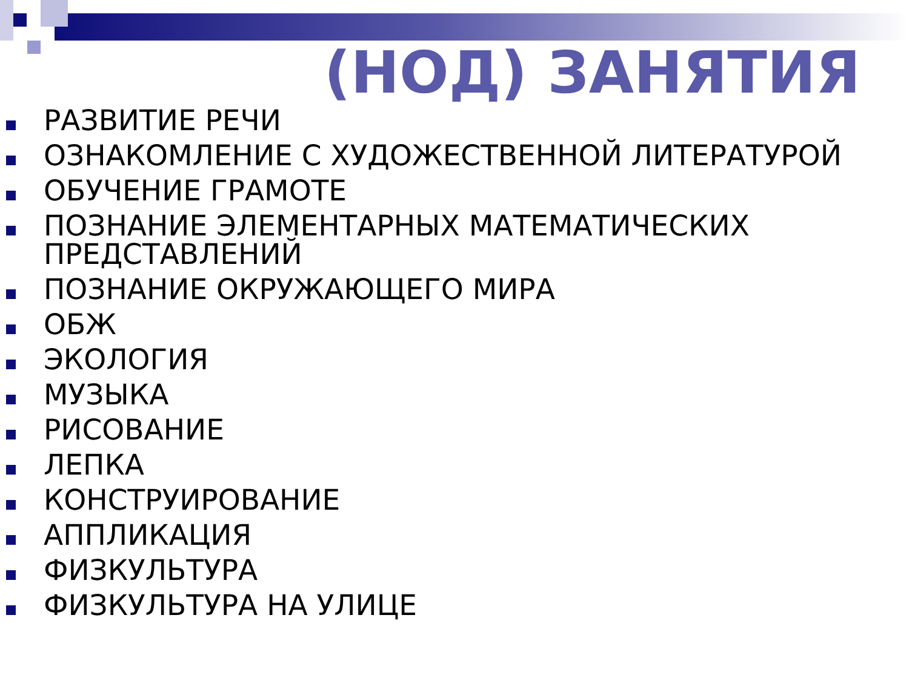(НОД) ЗАНЯТИЯ
РАЗВИТИЕ РЕЧИ
ОЗНАКОМЛЕНИЕ С ХУДОЖЕСТВЕННОЙ ЛИТЕРАТУРОЙ
ОБУЧЕНИЕ ГРАМОТЕ
ПОЗНАНИЕ ЭЛЕМЕНТАРНЫХ МАТЕМАТИЧЕСКИХ ПРЕДСТАВЛЕНИЙ
ПОЗНАНИЕ ОКРУЖАЮЩЕГО МИРА
ОБЖ
ЭКОЛОГИЯ
МУЗЫКА
РИСОВАНИЕ
ЛЕПКА
КОНСТРУИРОВАНИЕ
АППЛИКАЦИЯ
ФИЗКУЛЬТУРА
ФИЗКУЛЬТУРА НА УЛИЦЕ